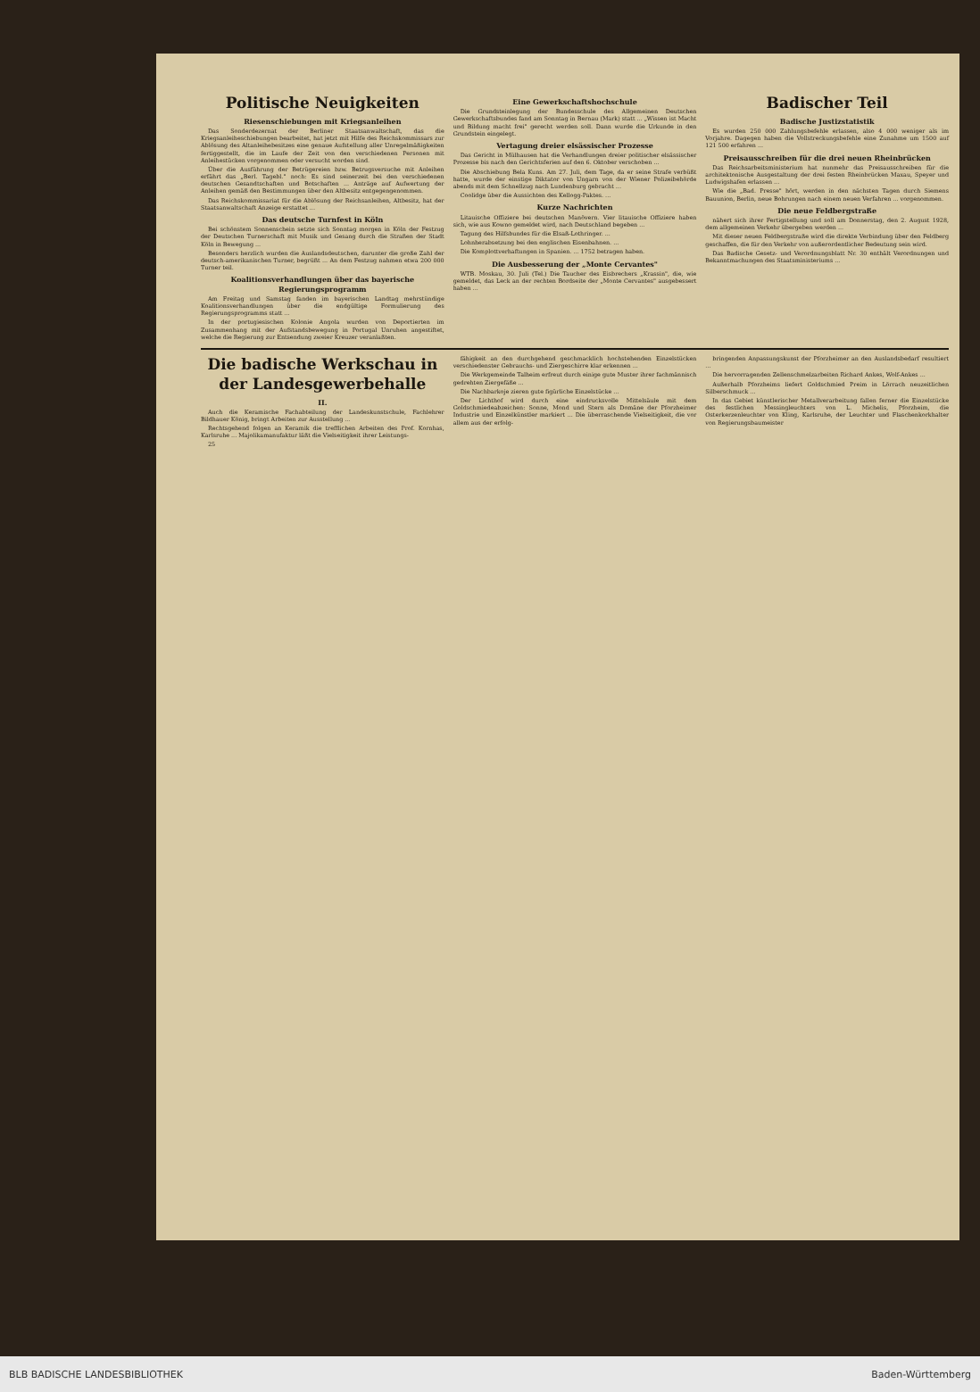Politische Neuigkeiten
Riesenschiebungen mit Kriegsanleihen
Das Sonderdezernat der Berliner Staatsanwaltschaft, das die Kriegsanleiheschiebungen bearbeitet, hat jetzt mit Hilfe des Reichskommissars zur Ablösung des Altanleihebesitzes eine genaue Aufstellung aller Unregelmäßigkeiten fertiggestellt, die im Laufe der Zeit von den verschiedenen Personen mit Anleihestücken vorgenommen oder versucht worden sind.
Über die Ausführung der Betrügereien bzw. Betrugsversuche mit Anleihen erfährt das „Berl. Tagebl." noch: Es sind seinerzeit bei den verschiedenen deutschen Gesandtschaften und Botschaften ... Anträge auf Aufwertung der Anleihen gemäß den Bestimmungen über den Altbesitz entgegengenommen.
Das Reichskommissariat für die Ablösung der Reichsanleihen, Altbesitz, hat der Staatsanwaltschaft Anzeige erstattet ...
Das deutsche Turnfest in Köln
Bei schönstem Sonnenschein setzte sich Sonntag morgen in Köln der Festzug der Deutschen Turnerschaft mit Musik und Gesang durch die Straßen der Stadt Köln in Bewegung ...
Besonders herzlich wurden die Auslandsdeutschen, darunter die große Zahl der deutsch-amerikanischen Turner, begrüßt ... An dem Festzug nahmen etwa 200 000 Turner teil.
Koalitionsverhandlungen über das bayerische Regierungsprogramm
Am Freitag und Samstag fanden im bayerischen Landtag mehrstündige Koalitionsverhandlungen über die endgültige Formulierung des Regierungsprogramms statt ...
In der portugiesischen Kolonie Angola wurden von Deportierten im Zusammenhang mit der Aufstandsbewegung in Portugal Unruhen angestiftet, welche die Regierung zur Entsendung zweier Kreuzer veranlaßten.
Eine Gewerkschaftshochschule
Die Grundsteinlegung der Bundesschule des Allgemeinen Deutschen Gewerkschaftsbundes fand am Sonntag in Bernau (Mark) statt ... „Wissen ist Macht und Bildung macht frei" gerecht werden soll. Dann wurde die Urkunde in den Grundstein eingelegt.
Vertagung dreier elsässischer Prozesse
Das Gericht in Mülhausen hat die Verhandlungen dreier politischer elsässischer Prozesse bis nach den Gerichtsferien auf den 6. Oktober verschoben ...
Die Abschiebung Bela Kuns. Am 27. Juli, dem Tage, da er seine Strafe verbüßt hatte, wurde der einstige Diktator von Ungarn von der Wiener Polizeibehörde abends mit dem Schnellzug nach Lundenburg gebracht ...
Coolidge über die Aussichten des Kellogg-Paktes. ...
Kurze Nachrichten
Litauische Offiziere bei deutschen Manövern. Vier litauische Offiziere haben sich, wie aus Kowno gemeldet wird, nach Deutschland begeben ...
Tagung des Hilfsbundes für die Elsaß-Lothringer. ...
Lohnherabsetzung bei den englischen Eisenbahnen. ...
Die Komplottverhaftungen in Spanien. ... 1752 betragen haben.
Die Ausbesserung der „Monte Cervantes"
WTB. Moskau, 30. Juli (Tel.) Die Taucher des Eisbrechers „Krassin", die, wie gemeldet, das Leck an der rechten Bordseite der „Monte Cervantes" ausgebessert haben ...
Badischer Teil
Badische Justizstatistik
Es wurden 250 000 Zahlungsbefehle erlassen, also 4 000 weniger als im Vorjahre. Dagegen haben die Vollstreckungsbefehle eine Zunahme um 1500 auf 121 500 erfahren ...
Preisausschreiben für die drei neuen Rheinbrücken
Das Reichsarbeitsministerium hat nunmehr das Preisausschreiben für die architektonische Ausgestaltung der drei festen Rheinbrücken Maxau, Speyer und Ludwigshafen erlassen ...
Wie die „Bad. Presse" hört, werden in den nächsten Tagen durch Siemens Bauunion, Berlin, neue Bohrungen nach einem neuen Verfahren ... vorgenommen.
Die neue Feldbergstraße
nähert sich ihrer Fertigstellung und soll am Donnerstag, den 2. August 1928, dem allgemeinen Verkehr übergeben werden ...
Mit dieser neuen Feldbergstraße wird die direkte Verbindung über den Feldberg geschaffen, die für den Verkehr von außerordentlicher Bedeutung sein wird.
Das Badische Gesetz- und Verordnungsblatt Nr. 30 enthält Verordnungen und Bekanntmachungen des Staatsministeriums ...
Die badische Werkschau in der Landesgewerbehalle
II.
Auch die Keramische Fachabteilung der Landeskunstschule, Fachlehrer Bildhauer König, bringt Arbeiten zur Ausstellung ...
Rechtsgehend folgen an Keramik die trefflichen Arbeiten des Prof. Kornhas, Karlsruhe ... Majolikamanufaktur läßt die Vielseitigkeit ihrer Leistungs-
25
fähigkeit an den durchgehend geschmacklich hochstehenden Einzelstücken verschiedenster Gebrauchs- und Ziergeschirre klar erkennen ...
Die Werkgemeinde Talheim erfreut durch einige gute Muster ihrer fachmännisch gedrehten Ziergefäße ...
Die Nachbarkoje zieren gute figürliche Einzelstücke ...
Der Lichthof wird durch eine eindrucksvolle Mittelsäule mit dem Goldschmiedeabzeichen: Sonne, Mond und Stern als Domäne der Pforzheimer Industrie und Einzelkünstler markiert ... Die überraschende Vielseitigkeit, die vor allem aus der erfolg-
bringenden Anpassungskunst der Pforzheimer an den Auslandsbedarf resultiert ...
Die hervorragenden Zellenschmelzarbeiten Richard Ankes, Wolf-Ankes ...
Außerhalb Pforzheims liefert Goldschmied Preim in Lörrach neuzeitlichen Silberschmuck ...
In das Gebiet künstlerischer Metallverarbeitung fallen ferner die Einzelstücke des festlichen Messingleuchters von L. Michelis, Pforzheim, die Osterkerzenleuchter von Kling, Karlsruhe, der Leuchter und Flaschenkorkhalter von Regierungsbaumeister
BLB BADISCHE LANDESBIBLIOTHEK Baden-Württemberg